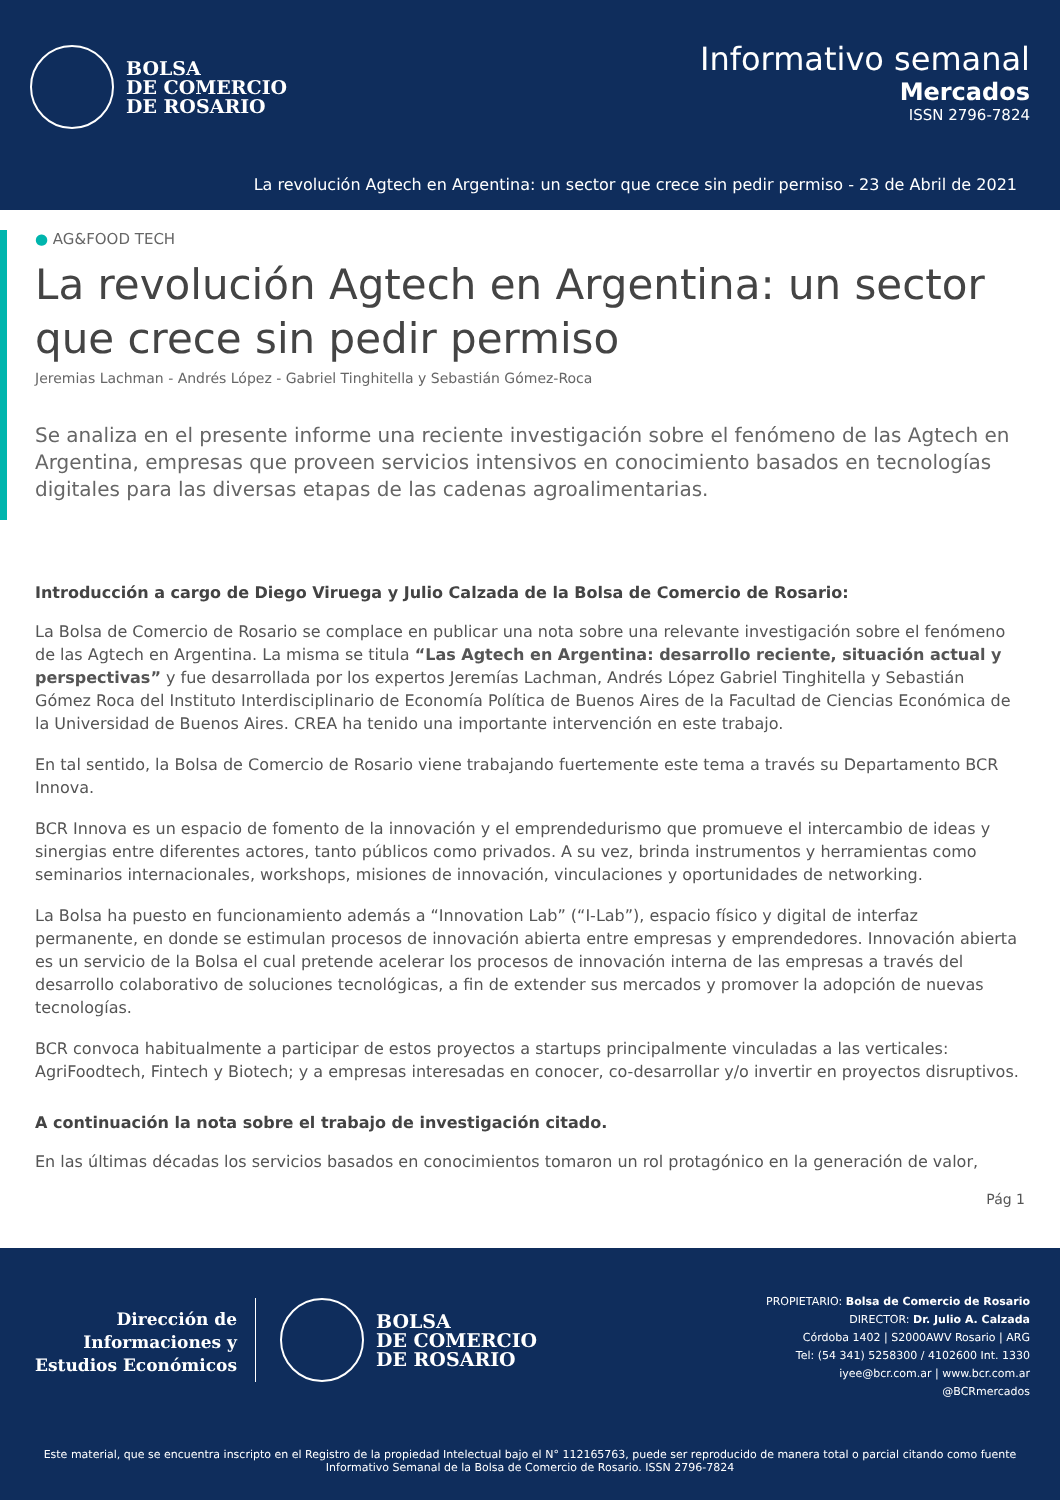BOLSA
DE COMERCIO
DE ROSARIO
Informativo semanal
Mercados
ISSN 2796-7824
La revolución Agtech en Argentina: un sector que crece sin pedir permiso - 23 de Abril de 2021
● AG&FOOD TECH
La revolución Agtech en Argentina: un sector que crece sin pedir permiso
Jeremias Lachman - Andrés López - Gabriel Tinghitella y Sebastián Gómez-Roca
Se analiza en el presente informe una reciente investigación sobre el fenómeno de las Agtech en Argentina, empresas que proveen servicios intensivos en conocimiento basados en tecnologías digitales para las diversas etapas de las cadenas agroalimentarias.
Introducción a cargo de Diego Viruega y Julio Calzada de la Bolsa de Comercio de Rosario:
La Bolsa de Comercio de Rosario se complace en publicar una nota sobre una relevante investigación sobre el fenómeno de las Agtech en Argentina. La misma se titula “Las Agtech en Argentina: desarrollo reciente, situación actual y perspectivas” y fue desarrollada por los expertos Jeremías Lachman, Andrés López Gabriel Tinghitella y Sebastián Gómez Roca del Instituto Interdisciplinario de Economía Política de Buenos Aires de la Facultad de Ciencias Económica de la Universidad de Buenos Aires. CREA ha tenido una importante intervención en este trabajo.
En tal sentido, la Bolsa de Comercio de Rosario viene trabajando fuertemente este tema a través su Departamento BCR Innova.
BCR Innova es un espacio de fomento de la innovación y el emprendedurismo que promueve el intercambio de ideas y sinergias entre diferentes actores, tanto públicos como privados. A su vez, brinda instrumentos y herramientas como seminarios internacionales, workshops, misiones de innovación, vinculaciones y oportunidades de networking.
La Bolsa ha puesto en funcionamiento además a “Innovation Lab” (“I-Lab”), espacio físico y digital de interfaz permanente, en donde se estimulan procesos de innovación abierta entre empresas y emprendedores. Innovación abierta es un servicio de la Bolsa el cual pretende acelerar los procesos de innovación interna de las empresas a través del desarrollo colaborativo de soluciones tecnológicas, a fin de extender sus mercados y promover la adopción de nuevas tecnologías.
BCR convoca habitualmente a participar de estos proyectos a startups principalmente vinculadas a las verticales: AgriFoodtech, Fintech y Biotech; y a empresas interesadas en conocer, co-desarrollar y/o invertir en proyectos disruptivos.
A continuación la nota sobre el trabajo de investigación citado.
En las últimas décadas los servicios basados en conocimientos tomaron un rol protagónico en la generación de valor,
Pág 1
Dirección de
Informaciones y
Estudios Económicos
BOLSA
DE COMERCIO
DE ROSARIO
PROPIETARIO: Bolsa de Comercio de Rosario
DIRECTOR: Dr. Julio A. Calzada
Córdoba 1402 | S2000AWV Rosario | ARG
Tel: (54 341) 5258300 / 4102600 Int. 1330
iyee@bcr.com.ar | www.bcr.com.ar
@BCRmercados
Este material, que se encuentra inscripto en el Registro de la propiedad Intelectual bajo el N° 112165763, puede ser reproducido de manera total o parcial citando como fuente Informativo Semanal de la Bolsa de Comercio de Rosario. ISSN 2796-7824